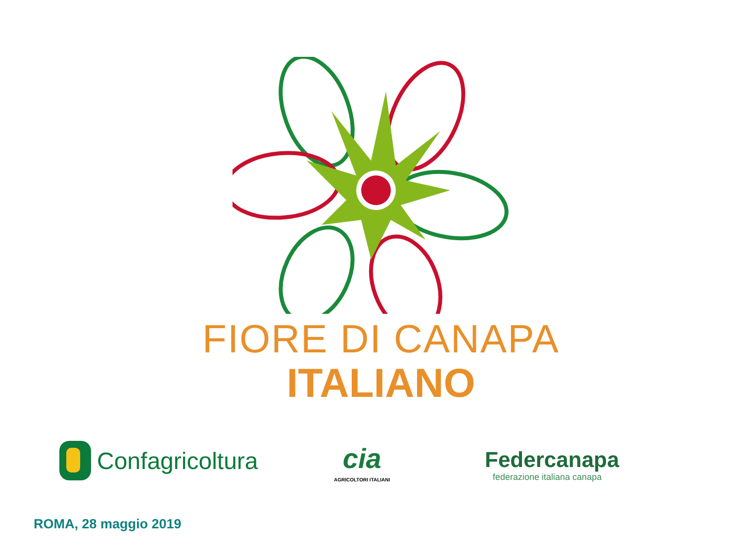FIORE DI CANAPA
ITALIANO
Confagricoltura cia
AGRICOLTORI ITALIANI
Federcanapa
federazione italiana canapa
ROMA, 28 maggio 2019